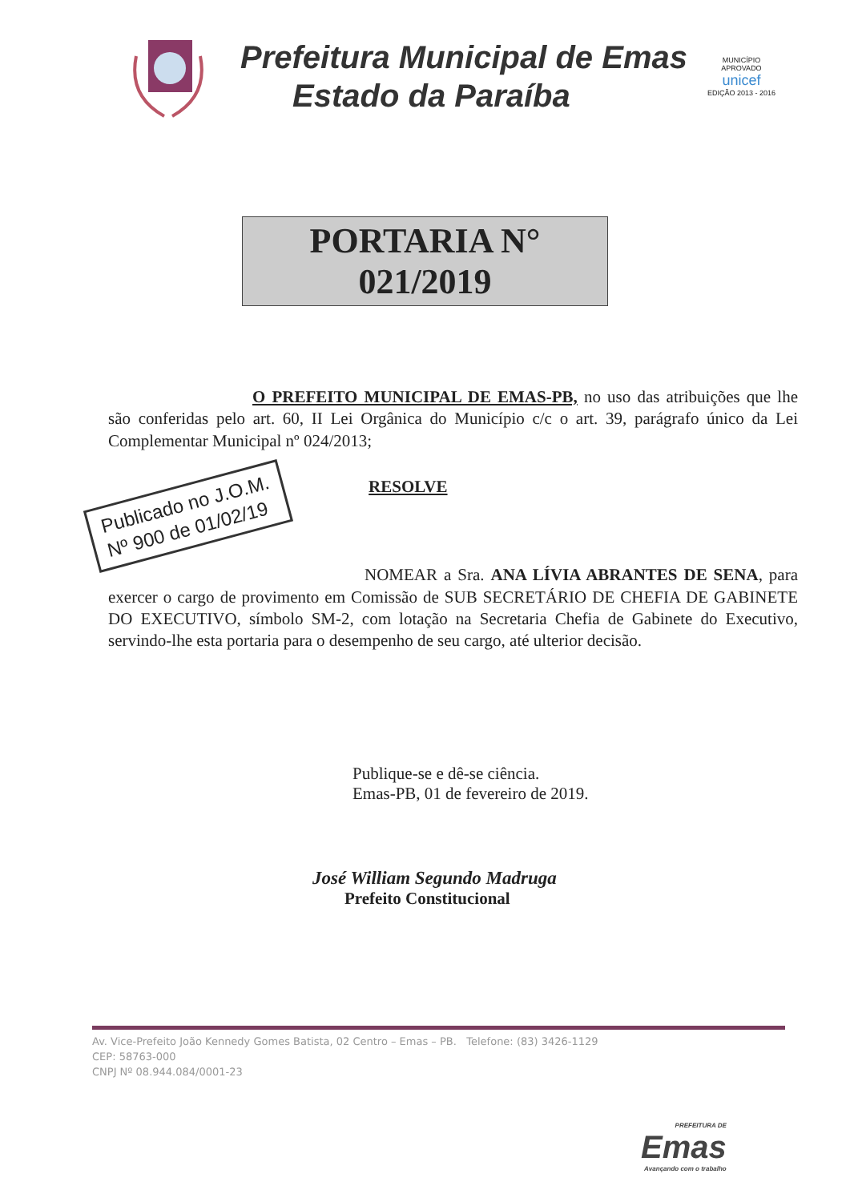Prefeitura Municipal de Emas
Estado da Paraíba
MUNICÍPIO APROVADO
unicef
EDIÇÃO 2013 - 2016
PORTARIA N° 021/2019
O PREFEITO MUNICIPAL DE EMAS-PB, no uso das atribuições que lhe são conferidas pelo art. 60, II Lei Orgânica do Município c/c o art. 39, parágrafo único da Lei Complementar Municipal nº 024/2013;
Publicado no J.O.M.
Nº 900 de 01/02/19 RESOLVE
NOMEAR a Sra. ANA LÍVIA ABRANTES DE SENA, para exercer o cargo de provimento em Comissão de SUB SECRETÁRIO DE CHEFIA DE GABINETE DO EXECUTIVO, símbolo SM-2, com lotação na Secretaria Chefia de Gabinete do Executivo, servindo-lhe esta portaria para o desempenho de seu cargo, até ulterior decisão.
Publique-se e dê-se ciência.
Emas-PB, 01 de fevereiro de 2019.
José William Segundo Madruga
Prefeito Constitucional
Av. Vice-Prefeito João Kennedy Gomes Batista, 02 Centro – Emas – PB. Telefone: (83) 3426-1129
CEP: 58763-000
CNPJ Nº 08.944.084/0001-23
PREFEITURA DE
Emas
Avançando com o trabalho